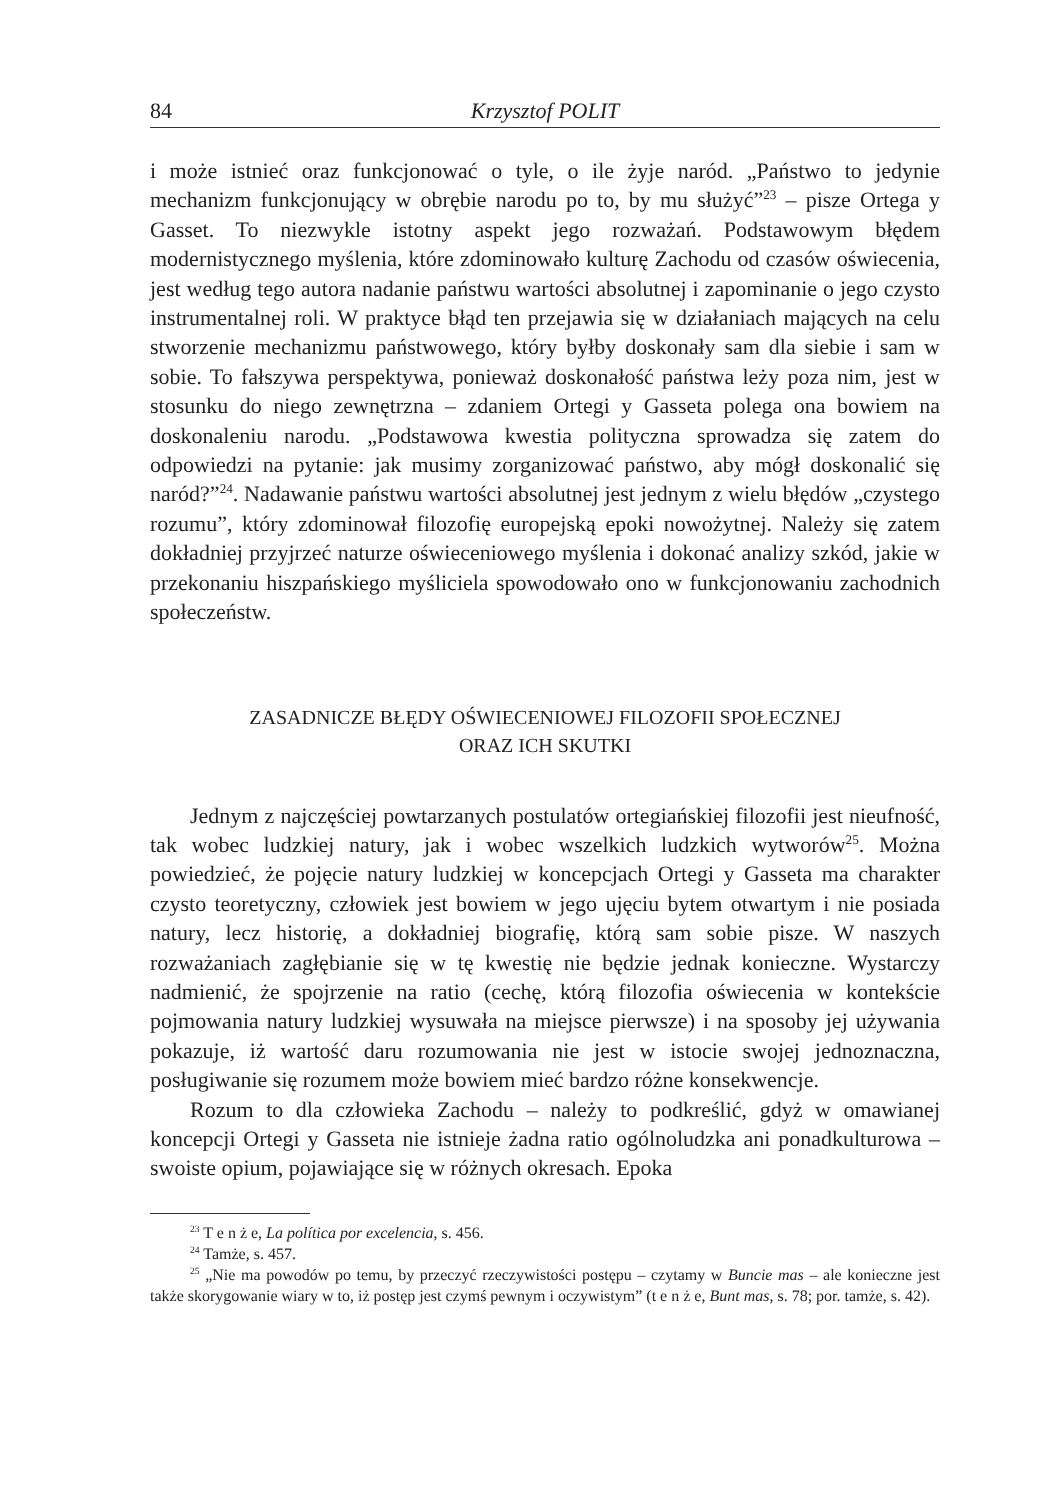84 Krzysztof POLIT
i może istnieć oraz funkcjonować o tyle, o ile żyje naród. „Państwo to jedynie mechanizm funkcjonujący w obrębie narodu po to, by mu służyć”<sup>23</sup> – pisze Ortega y Gasset. To niezwykle istotny aspekt jego rozważań. Podstawowym błędem modernistycznego myślenia, które zdominowało kulturę Zachodu od czasów oświecenia, jest według tego autora nadanie państwu wartości absolutnej i zapominanie o jego czysto instrumentalnej roli. W praktyce błąd ten przejawia się w działaniach mających na celu stworzenie mechanizmu państwowego, który byłby doskonały sam dla siebie i sam w sobie. To fałszywa perspektywa, ponieważ doskonałość państwa leży poza nim, jest w stosunku do niego zewnętrzna – zdaniem Ortegi y Gasseta polega ona bowiem na doskonaleniu narodu. „Podstawowa kwestia polityczna sprowadza się zatem do odpowiedzi na pytanie: jak musimy zorganizować państwo, aby mógł doskonalić się naród?”<sup>24</sup>. Nadawanie państwu wartości absolutnej jest jednym z wielu błędów „czystego rozumu”, który zdominował filozofię europejską epoki nowożytnej. Należy się zatem dokładniej przyjrzeć naturze oświeceniowego myślenia i dokonać analizy szkód, jakie w przekonaniu hiszpańskiego myśliciela spowodowało ono w funkcjonowaniu zachodnich społeczeństw.
ZASADNICZE BŁĘDY OŚWIECENIOWEJ FILOZOFII SPOŁECZNEJ
ORAZ ICH SKUTKI
Jednym z najczęściej powtarzanych postulatów ortegiańskiej filozofii jest nieufność, tak wobec ludzkiej natury, jak i wobec wszelkich ludzkich wytworów<sup>25</sup>. Można powiedzieć, że pojęcie natury ludzkiej w koncepcjach Ortegi y Gasseta ma charakter czysto teoretyczny, człowiek jest bowiem w jego ujęciu bytem otwartym i nie posiada natury, lecz historię, a dokładniej biografię, którą sam sobie pisze. W naszych rozważaniach zagłębianie się w tę kwestię nie będzie jednak konieczne. Wystarczy nadmienić, że spojrzenie na ratio (cechę, którą filozofia oświecenia w kontekście pojmowania natury ludzkiej wysuwała na miejsce pierwsze) i na sposoby jej używania pokazuje, iż wartość daru rozumowania nie jest w istocie swojej jednoznaczna, posługiwanie się rozumem może bowiem mieć bardzo różne konsekwencje.
Rozum to dla człowieka Zachodu – należy to podkreślić, gdyż w omawianej koncepcji Ortegi y Gasseta nie istnieje żadna ratio ogólnoludzka ani ponadkulturowa – swoiste opium, pojawiające się w różnych okresach. Epoka
<sup>23</sup> T e n ż e, La política por excelencia, s. 456.
<sup>24</sup> Tamże, s. 457.
<sup>25</sup> „Nie ma powodów po temu, by przeczyć rzeczywistości postępu – czytamy w Buncie mas – ale konieczne jest także skorygowanie wiary w to, iż postęp jest czymś pewnym i oczywistym” (t e n ż e, Bunt mas, s. 78; por. tamże, s. 42).